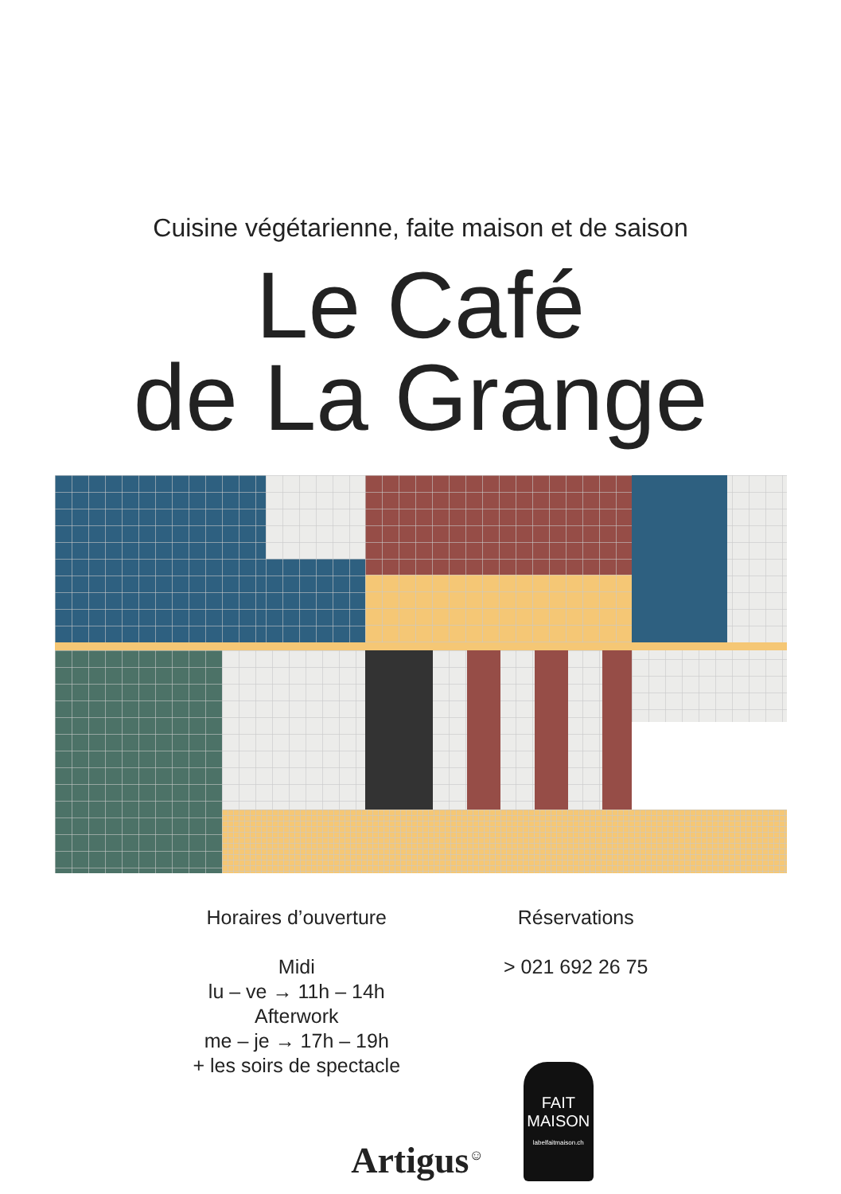Cuisine végétarienne, faite maison et de saison
Le Café
de La Grange
Horaires d’ouverture
Midi
lu – ve → 11h – 14h
Afterwork
me – je → 17h – 19h
+ les soirs de spectacle
Réservations
> 021 692 26 75
Artigus<sup>☺</sup>
FAIT
MAISON
labelfaitmaison.ch